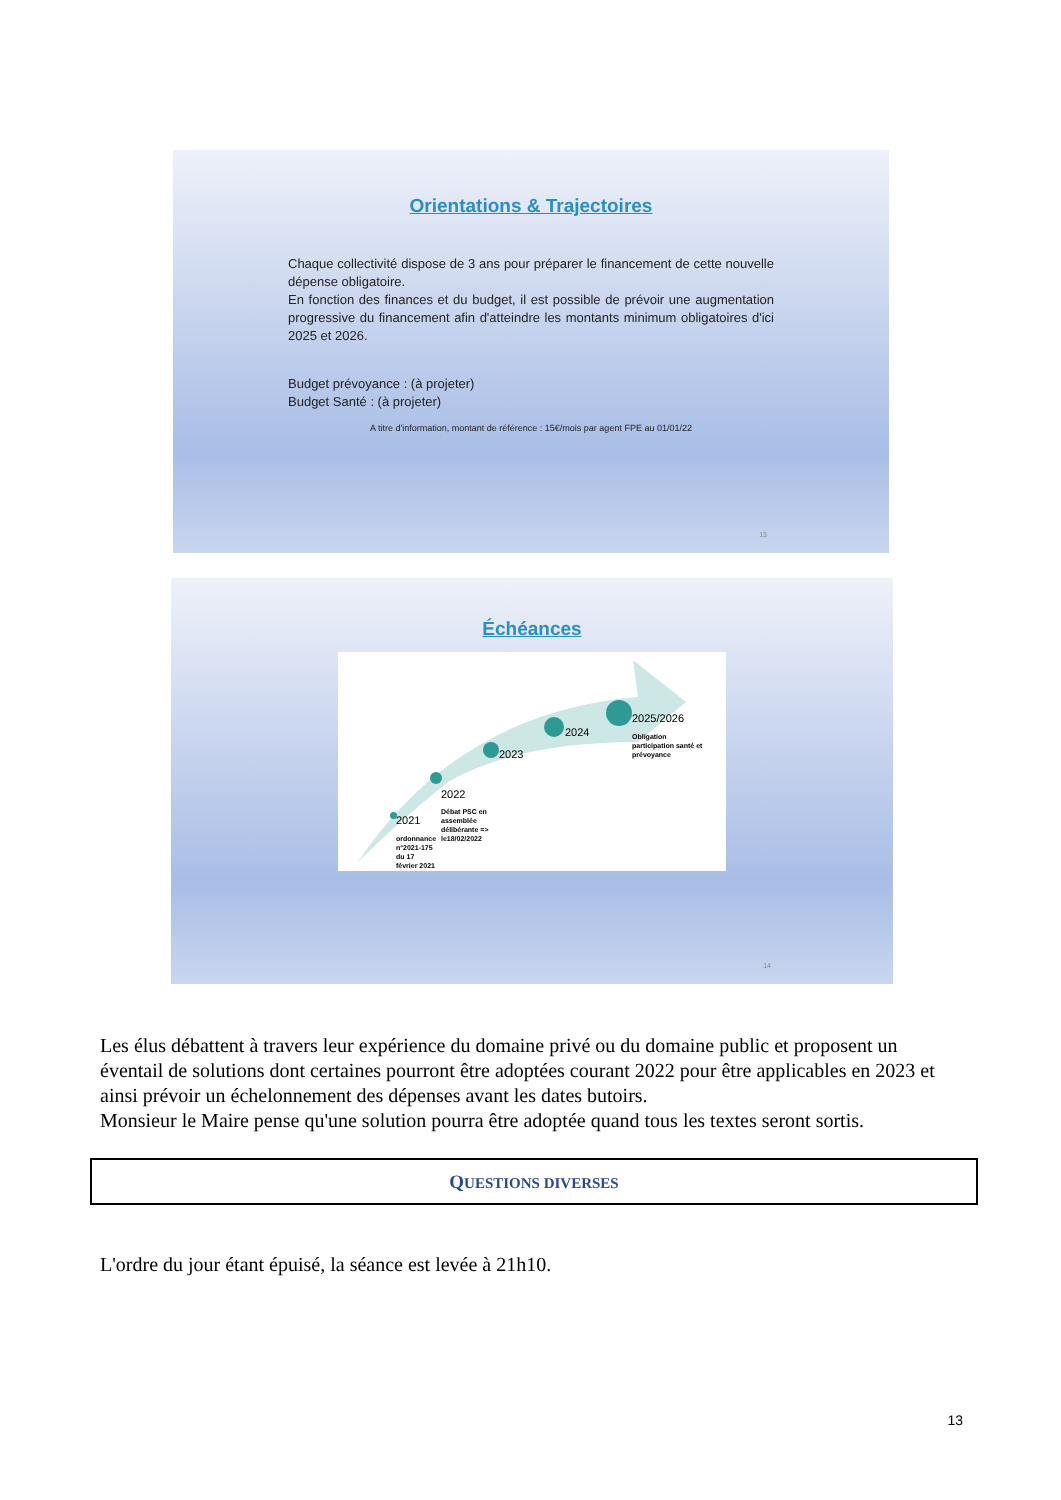Orientations & Trajectoires
Chaque collectivité dispose de 3 ans pour préparer le financement de cette nouvelle dépense obligatoire.
En fonction des finances et du budget, il est possible de prévoir une augmentation progressive du financement afin d'atteindre les montants minimum obligatoires d'ici 2025 et 2026.
Budget prévoyance : (à projeter)
Budget Santé : (à projeter)
A titre d'information, montant de référence : 15€/mois par agent FPE au 01/01/22
13
Échéances
2021
ordonnance
n°2021-175
du 17
février 2021
2022
Débat PSC en
assemblée
délibérante =>
le18/02/2022
2023
2024
2025/2026
Obligation
participation santé et
prévoyance
14
Les élus débattent à travers leur expérience du domaine privé ou du domaine public et proposent un éventail de solutions dont certaines pourront être adoptées courant 2022 pour être applicables en 2023 et ainsi prévoir un échelonnement des dépenses avant les dates butoirs.
Monsieur le Maire pense qu'une solution pourra être adoptée quand tous les textes seront sortis.
QUESTIONS DIVERSES
L'ordre du jour étant épuisé, la séance est levée à 21h10.
13